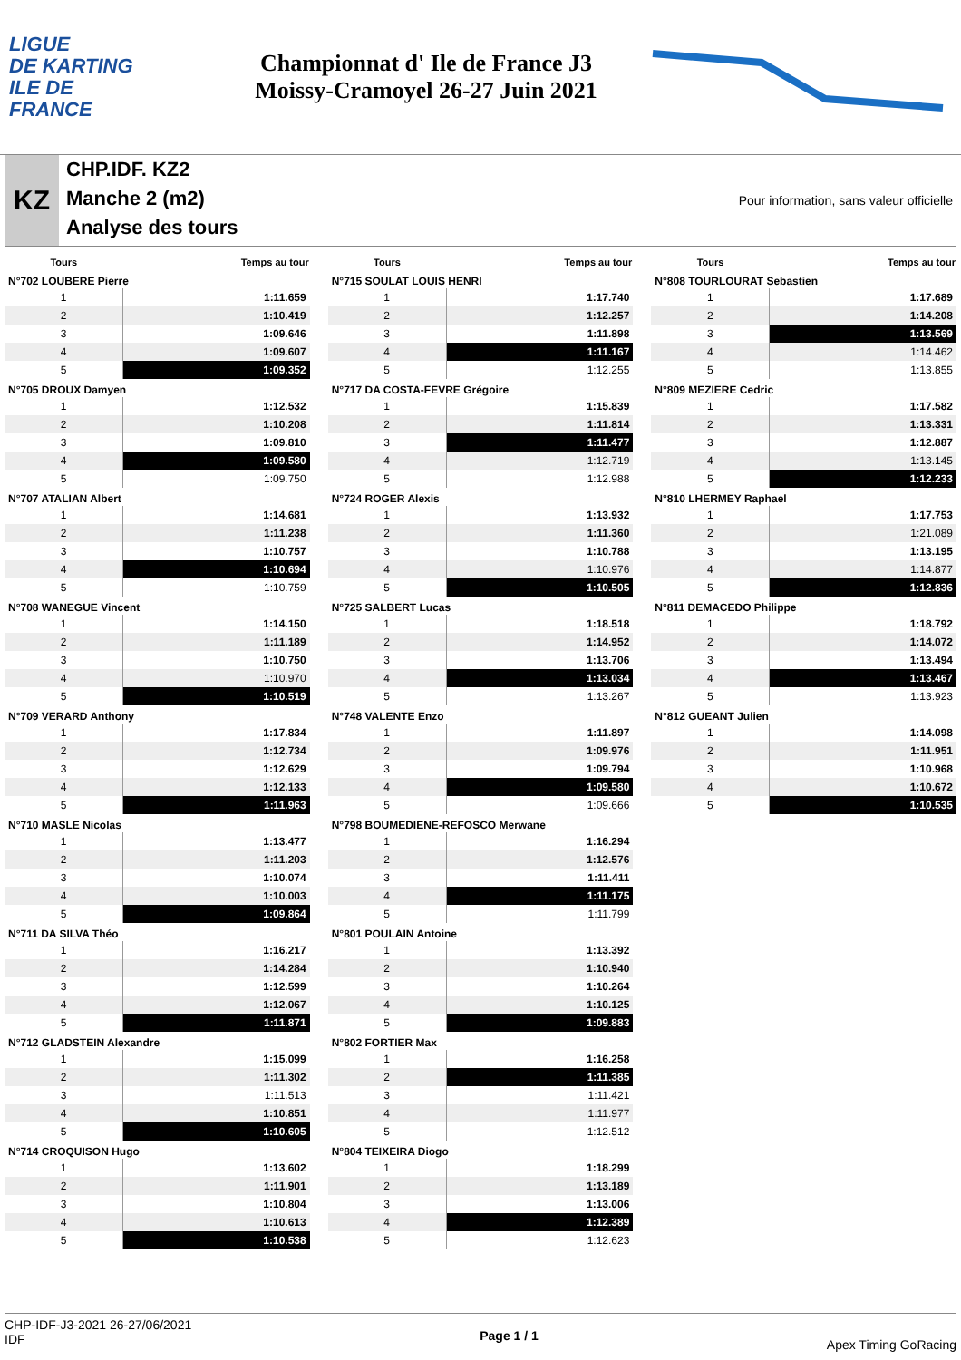LIGUE
DE KARTING
ILE DE
FRANCE
Championnat d' Ile de France J3
Moissy-Cramoyel 26-27 Juin 2021
KZ
CHP.IDF. KZ2
Manche 2 (m2)
Analyse des tours
Pour information, sans valeur officielle
| Tours | Temps au tour |
| --- | --- |
| N°702 LOUBERE Pierre | |
| 1 | 1:11.659 |
| 2 | 1:10.419 |
| 3 | 1:09.646 |
| 4 | 1:09.607 |
| 5 | 1:09.352 |
| N°705 DROUX Damyen | |
| 1 | 1:12.532 |
| 2 | 1:10.208 |
| 3 | 1:09.810 |
| 4 | 1:09.580 |
| 5 | 1:09.750 |
| N°707 ATALIAN Albert | |
| 1 | 1:14.681 |
| 2 | 1:11.238 |
| 3 | 1:10.757 |
| 4 | 1:10.694 |
| 5 | 1:10.759 |
| N°708 WANEGUE Vincent | |
| 1 | 1:14.150 |
| 2 | 1:11.189 |
| 3 | 1:10.750 |
| 4 | 1:10.970 |
| 5 | 1:10.519 |
| N°709 VERARD Anthony | |
| 1 | 1:17.834 |
| 2 | 1:12.734 |
| 3 | 1:12.629 |
| 4 | 1:12.133 |
| 5 | 1:11.963 |
| N°710 MASLE Nicolas | |
| 1 | 1:13.477 |
| 2 | 1:11.203 |
| 3 | 1:10.074 |
| 4 | 1:10.003 |
| 5 | 1:09.864 |
| N°711 DA SILVA Théo | |
| 1 | 1:16.217 |
| 2 | 1:14.284 |
| 3 | 1:12.599 |
| 4 | 1:12.067 |
| 5 | 1:11.871 |
| N°712 GLADSTEIN Alexandre | |
| 1 | 1:15.099 |
| 2 | 1:11.302 |
| 3 | 1:11.513 |
| 4 | 1:10.851 |
| 5 | 1:10.605 |
| N°714 CROQUISON Hugo | |
| 1 | 1:13.602 |
| 2 | 1:11.901 |
| 3 | 1:10.804 |
| 4 | 1:10.613 |
| 5 | 1:10.538 |
| Tours | Temps au tour |
| --- | --- |
| N°715 SOULAT LOUIS HENRI | |
| 1 | 1:17.740 |
| 2 | 1:12.257 |
| 3 | 1:11.898 |
| 4 | 1:11.167 |
| 5 | 1:12.255 |
| N°717 DA COSTA-FEVRE Grégoire | |
| 1 | 1:15.839 |
| 2 | 1:11.814 |
| 3 | 1:11.477 |
| 4 | 1:12.719 |
| 5 | 1:12.988 |
| N°724 ROGER Alexis | |
| 1 | 1:13.932 |
| 2 | 1:11.360 |
| 3 | 1:10.788 |
| 4 | 1:10.976 |
| 5 | 1:10.505 |
| N°725 SALBERT Lucas | |
| 1 | 1:18.518 |
| 2 | 1:14.952 |
| 3 | 1:13.706 |
| 4 | 1:13.034 |
| 5 | 1:13.267 |
| N°748 VALENTE Enzo | |
| 1 | 1:11.897 |
| 2 | 1:09.976 |
| 3 | 1:09.794 |
| 4 | 1:09.580 |
| 5 | 1:09.666 |
| N°798 BOUMEDIENE-REFOSCO Merwane | |
| 1 | 1:16.294 |
| 2 | 1:12.576 |
| 3 | 1:11.411 |
| 4 | 1:11.175 |
| 5 | 1:11.799 |
| N°801 POULAIN Antoine | |
| 1 | 1:13.392 |
| 2 | 1:10.940 |
| 3 | 1:10.264 |
| 4 | 1:10.125 |
| 5 | 1:09.883 |
| N°802 FORTIER Max | |
| 1 | 1:16.258 |
| 2 | 1:11.385 |
| 3 | 1:11.421 |
| 4 | 1:11.977 |
| 5 | 1:12.512 |
| N°804 TEIXEIRA Diogo | |
| 1 | 1:18.299 |
| 2 | 1:13.189 |
| 3 | 1:13.006 |
| 4 | 1:12.389 |
| 5 | 1:12.623 |
| Tours | Temps au tour |
| --- | --- |
| N°808 TOURLOURAT Sebastien | |
| 1 | 1:17.689 |
| 2 | 1:14.208 |
| 3 | 1:13.569 |
| 4 | 1:14.462 |
| 5 | 1:13.855 |
| N°809 MEZIERE Cedric | |
| 1 | 1:17.582 |
| 2 | 1:13.331 |
| 3 | 1:12.887 |
| 4 | 1:13.145 |
| 5 | 1:12.233 |
| N°810 LHERMEY Raphael | |
| 1 | 1:17.753 |
| 2 | 1:21.089 |
| 3 | 1:13.195 |
| 4 | 1:14.877 |
| 5 | 1:12.836 |
| N°811 DEMACEDO Philippe | |
| 1 | 1:18.792 |
| 2 | 1:14.072 |
| 3 | 1:13.494 |
| 4 | 1:13.467 |
| 5 | 1:13.923 |
| N°812 GUEANT Julien | |
| 1 | 1:14.098 |
| 2 | 1:11.951 |
| 3 | 1:10.968 |
| 4 | 1:10.672 |
| 5 | 1:10.535 |
CHP-IDF-J3-2021 26-27/06/2021
IDF
Page 1 / 1
Apex Timing GoRacing